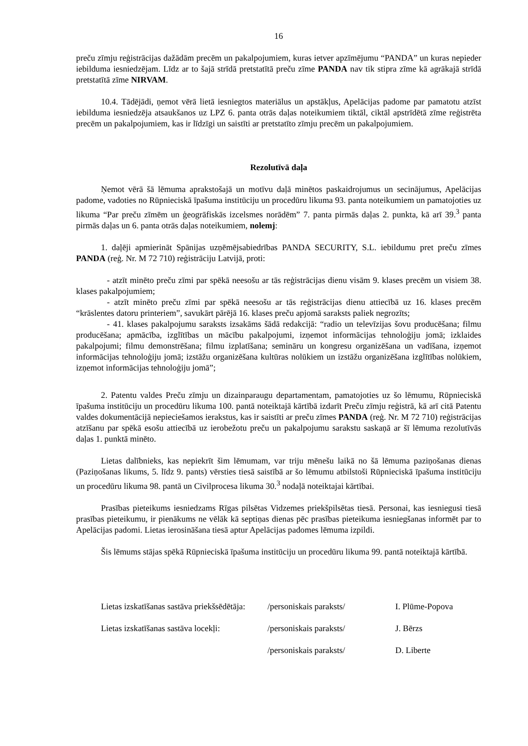16
preču zīmju reģistrācijas dažādām precēm un pakalpojumiem, kuras ietver apzīmējumu “PANDA” un kuras nepieder iebilduma iesniedzējam. Līdz ar to šajā strīdā pretstatītā preču zīme PANDA nav tik stipra zīme kā agrākajā strīdā pretstatītā zīme NIRVAM.
10.4. Tādējādi, ņemot vērā lietā iesniegtos materiālus un apstākļus, Apelācijas padome par pamatotu atzīst iebilduma iesniedzēja atsaukšanos uz LPZ 6. panta otrās daļas noteikumiem tiktāl, ciktāl apstrīdētā zīme reģistrēta precēm un pakalpojumiem, kas ir līdzīgi un saistīti ar pretstatīto zīmju precēm un pakalpojumiem.
Rezolutīvā daļa
Ņemot vērā šā lēmuma aprakstošajā un motīvu daļā minētos paskaidrojumus un secinājumus, Apelācijas padome, vadoties no Rūpnieciskā īpašuma institūciju un procedūru likuma 93. panta noteikumiem un pamatojoties uz likuma “Par preču zīmēm un ģeogrāfiskās izcelsmes norādēm” 7. panta pirmās daļas 2. punkta, kā arī 39.<sup>3</sup> panta pirmās daļas un 6. panta otrās daļas noteikumiem, nolemj:
1. daļēji apmierināt Spānijas uzņēmējsabiedrības PANDA SECURITY, S.L. iebildumu pret preču zīmes PANDA (reģ. Nr. M 72 710) reģistrāciju Latvijā, proti:
- atzīt minēto preču zīmi par spēkā neesošu ar tās reģistrācijas dienu visām 9. klases precēm un visiem 38. klases pakalpojumiem;
- atzīt minēto preču zīmi par spēkā neesošu ar tās reģistrācijas dienu attiecībā uz 16. klases precēm “krāslentes datoru printeriem”, savukārt pārējā 16. klases preču apjomā saraksts paliek negrozīts;
- 41. klases pakalpojumu saraksts izsakāms šādā redakcijā: “radio un televīzijas šovu producēšana; filmu producēšana; apmācība, izglītības un mācību pakalpojumi, izņemot informācijas tehnoloģiju jomā; izklaides pakalpojumi; filmu demonstrēšana; filmu izplatīšana; semināru un kongresu organizēšana un vadīšana, izņemot informācijas tehnoloģiju jomā; izstāžu organizēšana kultūras nolūkiem un izstāžu organizēšana izglītības nolūkiem, izņemot informācijas tehnoloģiju jomā”;
2. Patentu valdes Preču zīmju un dizainparaugu departamentam, pamatojoties uz šo lēmumu, Rūpnieciskā īpašuma institūciju un procedūru likuma 100. pantā noteiktajā kārtībā izdarīt Preču zīmju reģistrā, kā arī citā Patentu valdes dokumentācijā nepieciešamos ierakstus, kas ir saistīti ar preču zīmes PANDA (reģ. Nr. M 72 710) reģistrācijas atzīšanu par spēkā esošu attiecībā uz ierobežotu preču un pakalpojumu sarakstu saskaņā ar šī lēmuma rezolutīvās daļas 1. punktā minēto.
Lietas dalībnieks, kas nepiekrīt šim lēmumam, var triju mēnešu laikā no šā lēmuma paziņošanas dienas (Paziņošanas likums, 5. līdz 9. pants) vērsties tiesā saistībā ar šo lēmumu atbilstoši Rūpnieciskā īpašuma institūciju un procedūru likuma 98. pantā un Civilprocesa likuma 30.<sup>3</sup> nodaļā noteiktajai kārtībai.
Prasības pieteikums iesniedzams Rīgas pilsētas Vidzemes priekšpilsētas tiesā. Personai, kas iesniegusi tiesā prasības pieteikumu, ir pienākums ne vēlāk kā septiņas dienas pēc prasības pieteikuma iesniegšanas informēt par to Apelācijas padomi. Lietas ierosināšana tiesā aptur Apelācijas padomes lēmuma izpildi.
Šis lēmums stājas spēkā Rūpnieciskā īpašuma institūciju un procedūru likuma 99. pantā noteiktajā kārtībā.
Lietas izskatīšanas sastāva priekšsēdētāja: /personiskais paraksts/ I. Plūme-Popova
Lietas izskatīšanas sastāva locekļi: /personiskais paraksts/ J. Bērzs
/personiskais paraksts/ D. Liberte